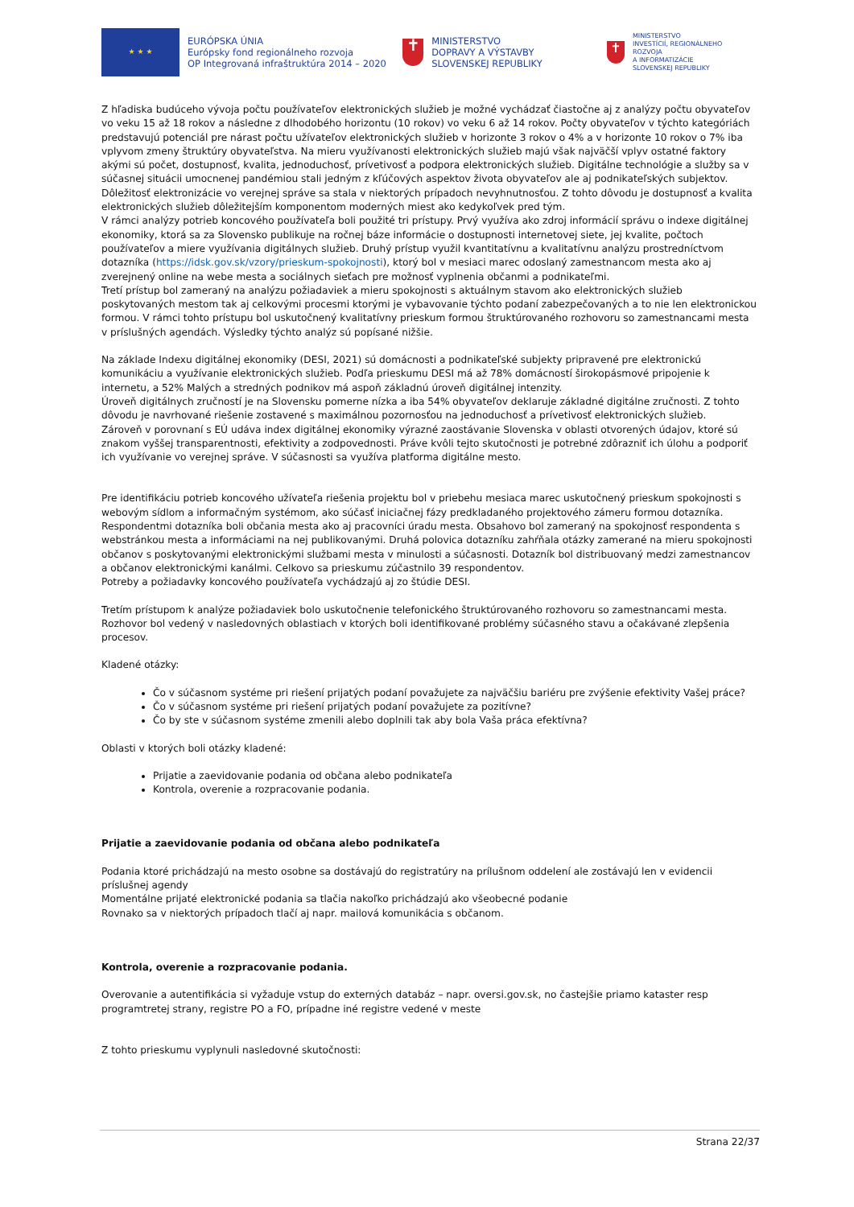★ ★ ★
EURÓPSKA ÚNIA
Európsky fond regionálneho rozvoja
OP Integrovaná infraštruktúra 2014 – 2020
✝
MINISTERSTVO
DOPRAVY A VÝSTAVBY
SLOVENSKEJ REPUBLIKY
✝
MINISTERSTVO
INVESTÍCIÍ, REGIONÁLNEHO ROZVOJA
A INFORMATIZÁCIE
SLOVENSKEJ REPUBLIKY
Z hľadiska budúceho vývoja počtu používateľov elektronických služieb je možné vychádzať čiastočne aj z analýzy počtu obyvateľov vo veku 15 až 18 rokov a následne z dlhodobého horizontu (10 rokov) vo veku 6 až 14 rokov. Počty obyvateľov v týchto kategóriách predstavujú potenciál pre nárast počtu užívateľov elektronických služieb v horizonte 3 rokov o 4% a v horizonte 10 rokov o 7% iba vplyvom zmeny štruktúry obyvateľstva. Na mieru využívanosti elektronických služieb majú však najväčší vplyv ostatné faktory akými sú počet, dostupnosť, kvalita, jednoduchosť, prívetivosť a podpora elektronických služieb. Digitálne technológie a služby sa v súčasnej situácii umocnenej pandémiou stali jedným z kľúčových aspektov života obyvateľov ale aj podnikateľských subjektov. Dôležitosť elektronizácie vo verejnej správe sa stala v niektorých prípadoch nevyhnutnosťou. Z tohto dôvodu je dostupnosť a kvalita elektronických služieb dôležitejším komponentom moderných miest ako kedykoľvek pred tým.
V rámci analýzy potrieb koncového používateľa boli použité tri prístupy. Prvý využíva ako zdroj informácií správu o indexe digitálnej ekonomiky, ktorá sa za Slovensko publikuje na ročnej báze informácie o dostupnosti internetovej siete, jej kvalite, počtoch používateľov a miere využívania digitálnych služieb. Druhý prístup využil kvantitatívnu a kvalitatívnu analýzu prostredníctvom dotazníka (https://idsk.gov.sk/vzory/prieskum-spokojnosti), ktorý bol v mesiaci marec odoslaný zamestnancom mesta ako aj zverejnený online na webe mesta a sociálnych sieťach pre možnosť vyplnenia občanmi a podnikateľmi.
Tretí prístup bol zameraný na analýzu požiadaviek a mieru spokojnosti s aktuálnym stavom ako elektronických služieb poskytovaných mestom tak aj celkovými procesmi ktorými je vybavovanie týchto podaní zabezpečovaných a to nie len elektronickou formou. V rámci tohto prístupu bol uskutočnený kvalitatívny prieskum formou štruktúrovaného rozhovoru so zamestnancami mesta v príslušných agendách. Výsledky týchto analýz sú popísané nižšie.
Na základe Indexu digitálnej ekonomiky (DESI, 2021) sú domácnosti a podnikateľské subjekty pripravené pre elektronickú komunikáciu a využívanie elektronických služieb. Podľa prieskumu DESI má až 78% domácností širokopásmové pripojenie k internetu, a 52% Malých a stredných podnikov má aspoň základnú úroveň digitálnej intenzity.
Úroveň digitálnych zručností je na Slovensku pomerne nízka a iba 54% obyvateľov deklaruje základné digitálne zručnosti. Z tohto dôvodu je navrhované riešenie zostavené s maximálnou pozornosťou na jednoduchosť a prívetivosť elektronických služieb.
Zároveň v porovnaní s EÚ udáva index digitálnej ekonomiky výrazné zaostávanie Slovenska v oblasti otvorených údajov, ktoré sú znakom vyššej transparentnosti, efektivity a zodpovednosti. Práve kvôli tejto skutočnosti je potrebné zdôrazniť ich úlohu a podporiť ich využívanie vo verejnej správe. V súčasnosti sa využíva platforma digitálne mesto.
Pre identifikáciu potrieb koncového užívateľa riešenia projektu bol v priebehu mesiaca marec uskutočnený prieskum spokojnosti s webovým sídlom a informačným systémom, ako súčasť iniciačnej fázy predkladaného projektového zámeru formou dotazníka. Respondentmi dotazníka boli občania mesta ako aj pracovníci úradu mesta. Obsahovo bol zameraný na spokojnosť respondenta s webstránkou mesta a informáciami na nej publikovanými. Druhá polovica dotazníku zahŕňala otázky zamerané na mieru spokojnosti občanov s poskytovanými elektronickými službami mesta v minulosti a súčasnosti. Dotazník bol distribuovaný medzi zamestnancov a občanov elektronickými kanálmi. Celkovo sa prieskumu zúčastnilo 39 respondentov.
Potreby a požiadavky koncového používateľa vychádzajú aj zo štúdie DESI.
Tretím prístupom k analýze požiadaviek bolo uskutočnenie telefonického štruktúrovaného rozhovoru so zamestnancami mesta. Rozhovor bol vedený v nasledovných oblastiach v ktorých boli identifikované problémy súčasného stavu a očakávané zlepšenia procesov.
Kladené otázky:
Čo v súčasnom systéme pri riešení prijatých podaní považujete za najväčšiu bariéru pre zvýšenie efektivity Vašej práce?
Čo v súčasnom systéme pri riešení prijatých podaní považujete za pozitívne?
Čo by ste v súčasnom systéme zmenili alebo doplnili tak aby bola Vaša práca efektívna?
Oblasti v ktorých boli otázky kladené:
Prijatie a zaevidovanie podania od občana alebo podnikateľa
Kontrola, overenie a rozpracovanie podania.
Prijatie a zaevidovanie podania od občana alebo podnikateľa
Podania ktoré prichádzajú na mesto osobne sa dostávajú do registratúry na prílušnom oddelení ale zostávajú len v evidencii príslušnej agendy
Momentálne prijaté elektronické podania sa tlačia nakoľko prichádzajú ako všeobecné podanie
Rovnako sa v niektorých prípadoch tlačí aj napr. mailová komunikácia s občanom.
Kontrola, overenie a rozpracovanie podania.
Overovanie a autentifikácia si vyžaduje vstup do externých databáz – napr. oversi.gov.sk, no častejšie priamo kataster resp programtretej strany, registre PO a FO, prípadne iné registre vedené v meste
Z tohto prieskumu vyplynuli nasledovné skutočnosti:
Strana 22/37